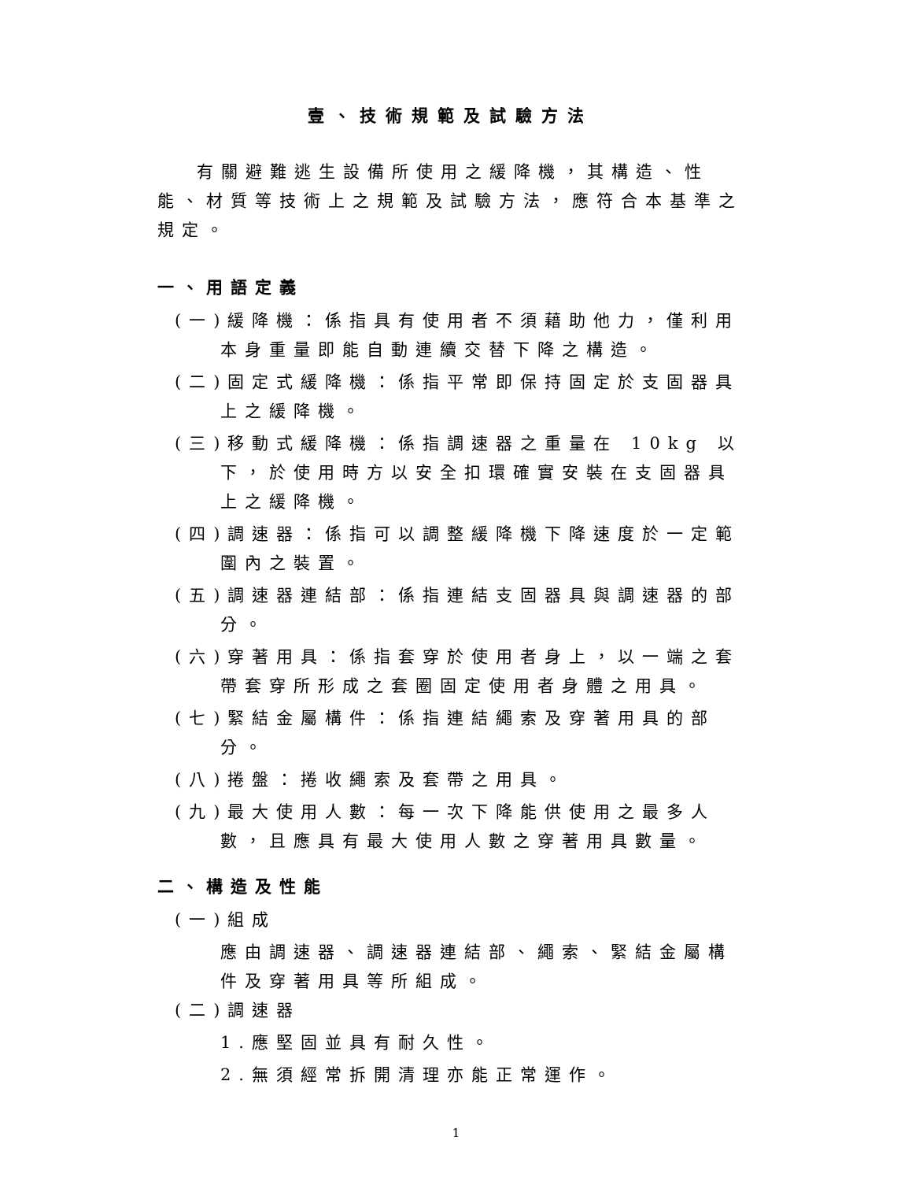壹、技術規範及試驗方法
有關避難逃生設備所使用之緩降機，其構造、性能、材質等技術上之規範及試驗方法，應符合本基準之規定。
一、用語定義
(一)緩降機：係指具有使用者不須藉助他力，僅利用本身重量即能自動連續交替下降之構造。
(二)固定式緩降機：係指平常即保持固定於支固器具上之緩降機。
(三)移動式緩降機：係指調速器之重量在 10kg 以下，於使用時方以安全扣環確實安裝在支固器具上之緩降機。
(四)調速器：係指可以調整緩降機下降速度於一定範圍內之裝置。
(五)調速器連結部：係指連結支固器具與調速器的部分。
(六)穿著用具：係指套穿於使用者身上，以一端之套帶套穿所形成之套圈固定使用者身體之用具。
(七)緊結金屬構件：係指連結繩索及穿著用具的部分。
(八)捲盤：捲收繩索及套帶之用具。
(九)最大使用人數：每一次下降能供使用之最多人數，且應具有最大使用人數之穿著用具數量。
二、構造及性能
(一)組成
應由調速器、調速器連結部、繩索、緊結金屬構件及穿著用具等所組成。
(二)調速器
1.應堅固並具有耐久性。
2.無須經常拆開清理亦能正常運作。
1